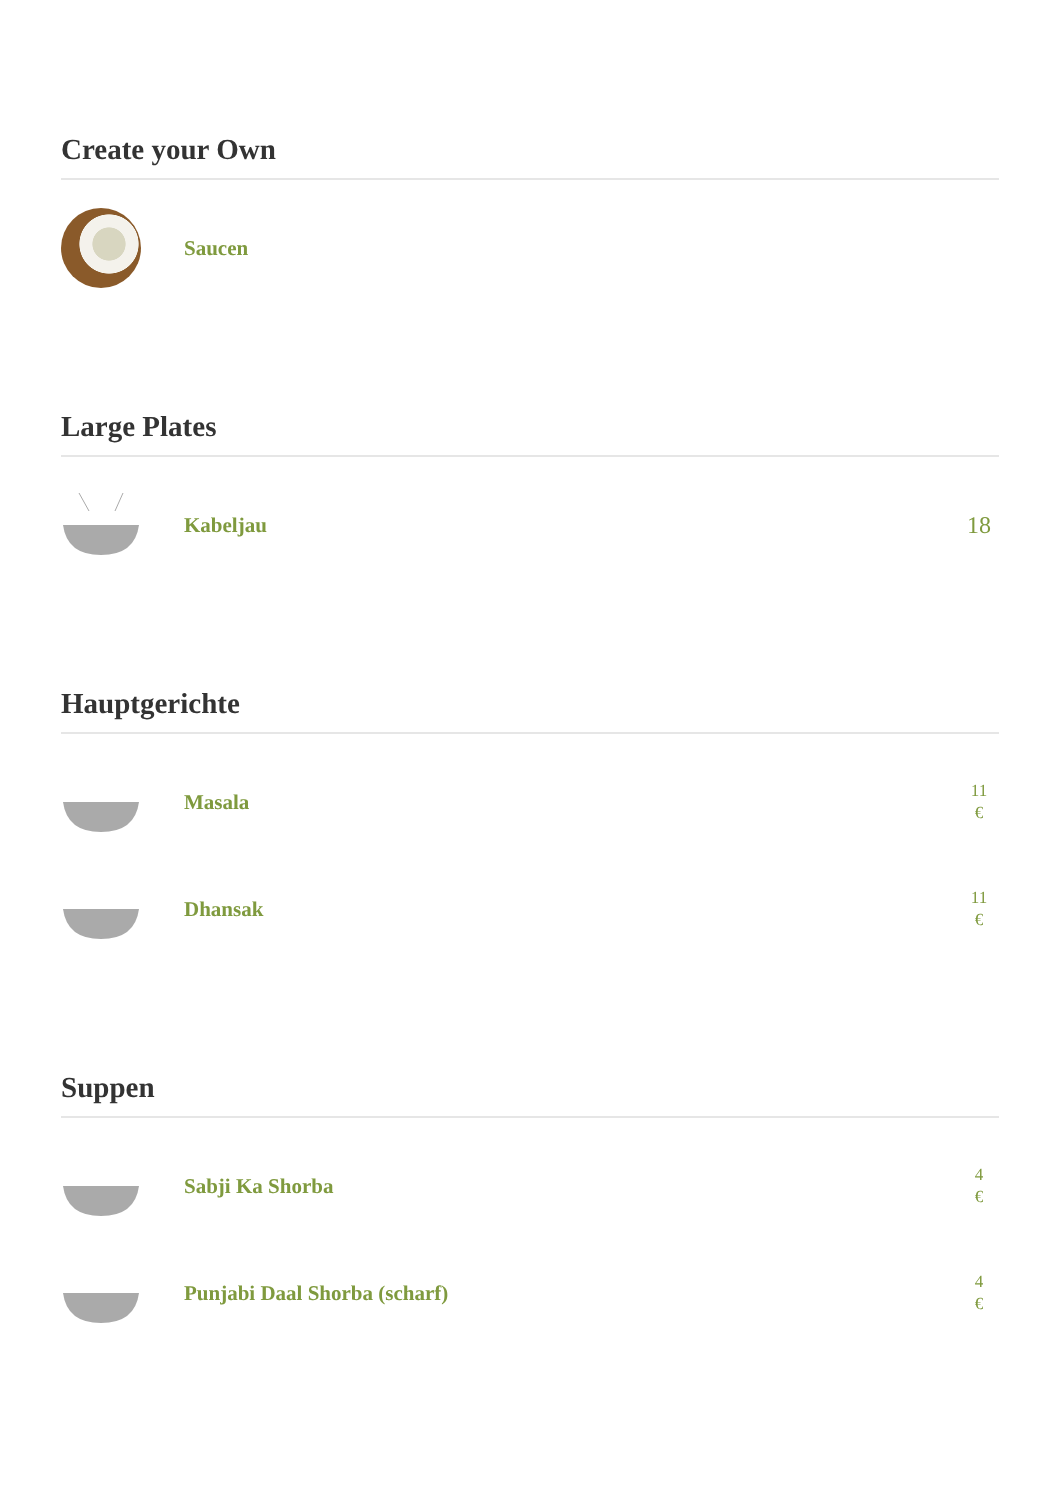Create your Own
Saucen
Large Plates
Kabeljau
18
Hauptgerichte
Masala
11
€
Dhansak
11
€
Suppen
Sabji Ka Shorba
4
€
Punjabi Daal Shorba (scharf)
4
€